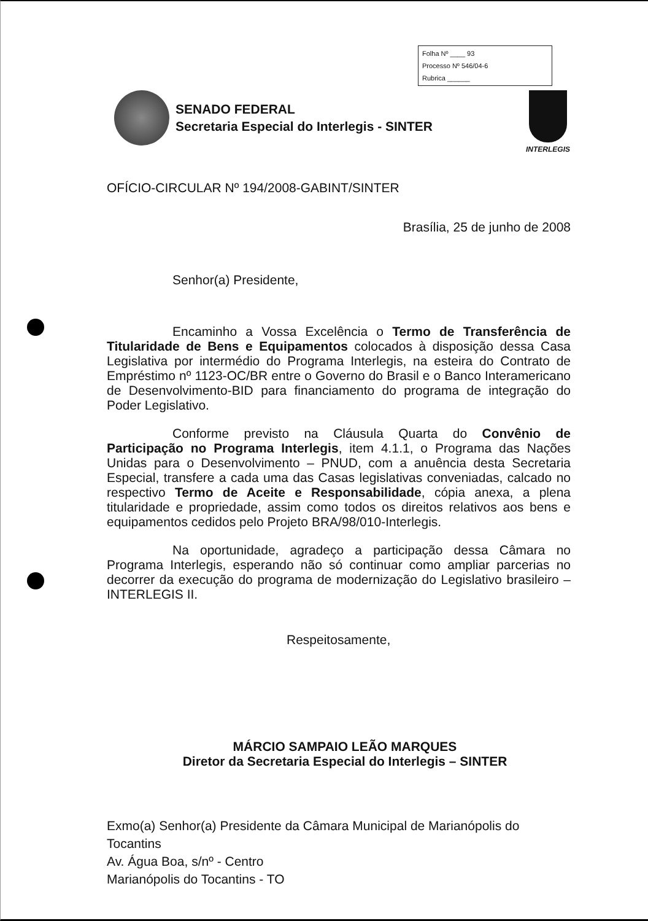Folha Nº ____ 93
Processo Nº 546/04-6
Rubrica ______
SENADO FEDERAL
Secretaria Especial do Interlegis - SINTER
INTERLEGIS
OFÍCIO-CIRCULAR Nº 194/2008-GABINT/SINTER
Brasília, 25 de junho de 2008
Senhor(a) Presidente,
Encaminho a Vossa Excelência o Termo de Transferência de Titularidade de Bens e Equipamentos colocados à disposição dessa Casa Legislativa por intermédio do Programa Interlegis, na esteira do Contrato de Empréstimo nº 1123-OC/BR entre o Governo do Brasil e o Banco Interamericano de Desenvolvimento-BID para financiamento do programa de integração do Poder Legislativo.
Conforme previsto na Cláusula Quarta do Convênio de Participação no Programa Interlegis, item 4.1.1, o Programa das Nações Unidas para o Desenvolvimento – PNUD, com a anuência desta Secretaria Especial, transfere a cada uma das Casas legislativas conveniadas, calcado no respectivo Termo de Aceite e Responsabilidade, cópia anexa, a plena titularidade e propriedade, assim como todos os direitos relativos aos bens e equipamentos cedidos pelo Projeto BRA/98/010-Interlegis.
Na oportunidade, agradeço a participação dessa Câmara no Programa Interlegis, esperando não só continuar como ampliar parcerias no decorrer da execução do programa de modernização do Legislativo brasileiro – INTERLEGIS II.
Respeitosamente,
MÁRCIO SAMPAIO LEÃO MARQUES
Diretor da Secretaria Especial do Interlegis – SINTER
Exmo(a) Senhor(a) Presidente da Câmara Municipal de Marianópolis do Tocantins
Av. Água Boa, s/nº - Centro
Marianópolis do Tocantins - TO